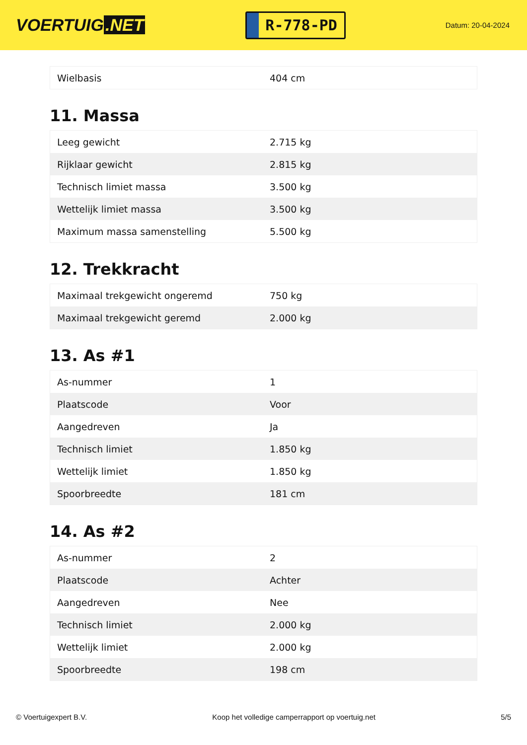VOERTUIG.NET
R-778-PD
Datum: 20-04-2024
| Wielbasis | 404 cm |
11. Massa
| Leeg gewicht | 2.715 kg |
| Rijklaar gewicht | 2.815 kg |
| Technisch limiet massa | 3.500 kg |
| Wettelijk limiet massa | 3.500 kg |
| Maximum massa samenstelling | 5.500 kg |
12. Trekkracht
| Maximaal trekgewicht ongeremd | 750 kg |
| Maximaal trekgewicht geremd | 2.000 kg |
13. As #1
| As-nummer | 1 |
| Plaatscode | Voor |
| Aangedreven | Ja |
| Technisch limiet | 1.850 kg |
| Wettelijk limiet | 1.850 kg |
| Spoorbreedte | 181 cm |
14. As #2
| As-nummer | 2 |
| Plaatscode | Achter |
| Aangedreven | Nee |
| Technisch limiet | 2.000 kg |
| Wettelijk limiet | 2.000 kg |
| Spoorbreedte | 198 cm |
© Voertuigexpert B.V. Koop het volledige camperrapport op voertuig.net 5/5